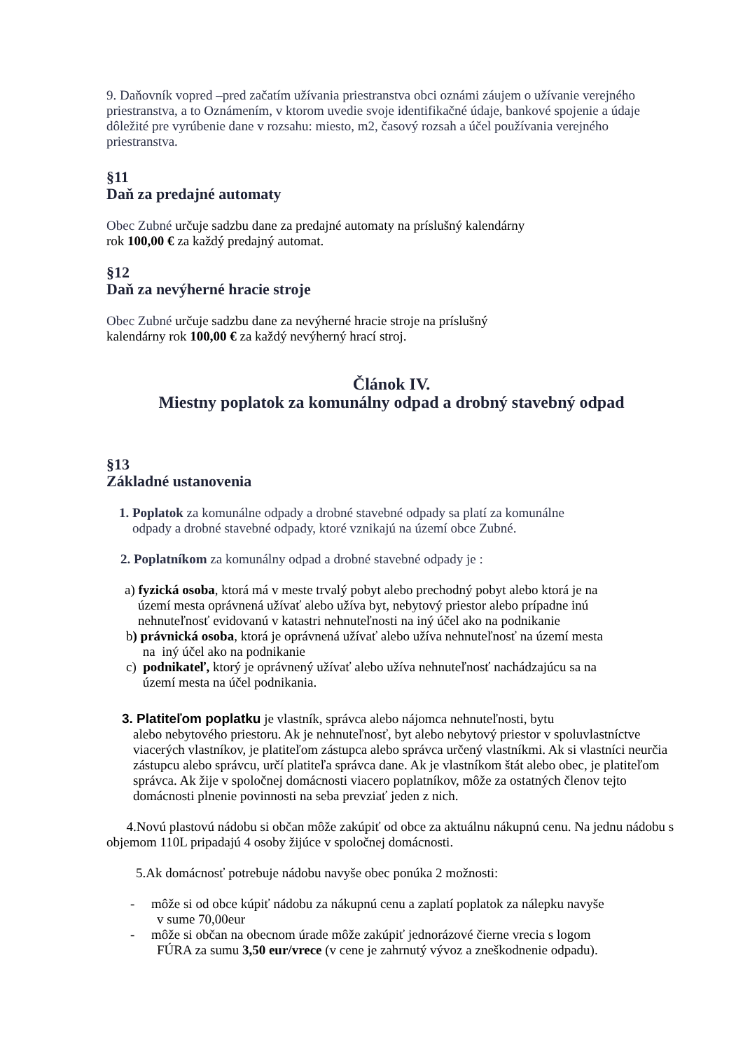9. Daňovník vopred –pred začatím užívania priestranstva obci oznámi záujem o užívanie verejného priestranstva, a to Oznámením, v ktorom uvedie svoje identifikačné údaje, bankové spojenie a údaje dôležité pre vyrúbenie dane v rozsahu: miesto, m2, časový rozsah a účel používania verejného priestranstva.
§11
Daň za predajné automaty
Obec Zubné určuje sadzbu dane za predajné automaty na príslušný kalendárny
rok 100,00 € za každý predajný automat.
§12
Daň za nevýherné hracie stroje
Obec Zubné určuje sadzbu dane za nevýherné hracie stroje na príslušný
kalendárny rok 100,00 € za každý nevýherný hrací stroj.
Článok IV.
Miestny poplatok za komunálny odpad a drobný stavebný odpad
§13
Základné ustanovenia
1. Poplatok za komunálne odpady a drobné stavebné odpady sa platí za komunálne
odpady a drobné stavebné odpady, ktoré vznikajú na území obce Zubné.
2. Poplatníkom za komunálny odpad a drobné stavebné odpady je :
a) fyzická osoba, ktorá má v meste trvalý pobyt alebo prechodný pobyt alebo ktorá je na
území mesta oprávnená užívať alebo užíva byt, nebytový priestor alebo prípadne inú
nehnuteľnosť evidovanú v katastri nehnuteľnosti na iný účel ako na podnikanie
b) právnická osoba, ktorá je oprávnená užívať alebo užíva nehnuteľnosť na území mesta
na iný účel ako na podnikanie
c) podnikateľ, ktorý je oprávnený užívať alebo užíva nehnuteľnosť nachádzajúcu sa na
území mesta na účel podnikania.
3. Platiteľom poplatku je vlastník, správca alebo nájomca nehnuteľnosti, bytu
alebo nebytového priestoru. Ak je nehnuteľnosť, byt alebo nebytový priestor v spoluvlastníctve viacerých vlastníkov, je platiteľom zástupca alebo správca určený vlastníkmi. Ak si vlastníci neurčia zástupcu alebo správcu, určí platiteľa správca dane. Ak je vlastníkom štát alebo obec, je platiteľom správca. Ak žije v spoločnej domácnosti viacero poplatníkov, môže za ostatných členov tejto domácnosti plnenie povinnosti na seba prevziať jeden z nich.
4.Novú plastovú nádobu si občan môže zakúpiť od obce za aktuálnu nákupnú cenu. Na jednu nádobu s objemom 110L pripadajú 4 osoby žijúce v spoločnej domácnosti.
5.Ak domácnosť potrebuje nádobu navyše obec ponúka 2 možnosti:
- môže si od obce kúpiť nádobu za nákupnú cenu a zaplatí poplatok za nálepku navyše
v sume 70,00eur
- môže si občan na obecnom úrade môže zakúpiť jednorázové čierne vrecia s logom
FÚRA za sumu 3,50 eur/vrece (v cene je zahrnutý vývoz a zneškodnenie odpadu).